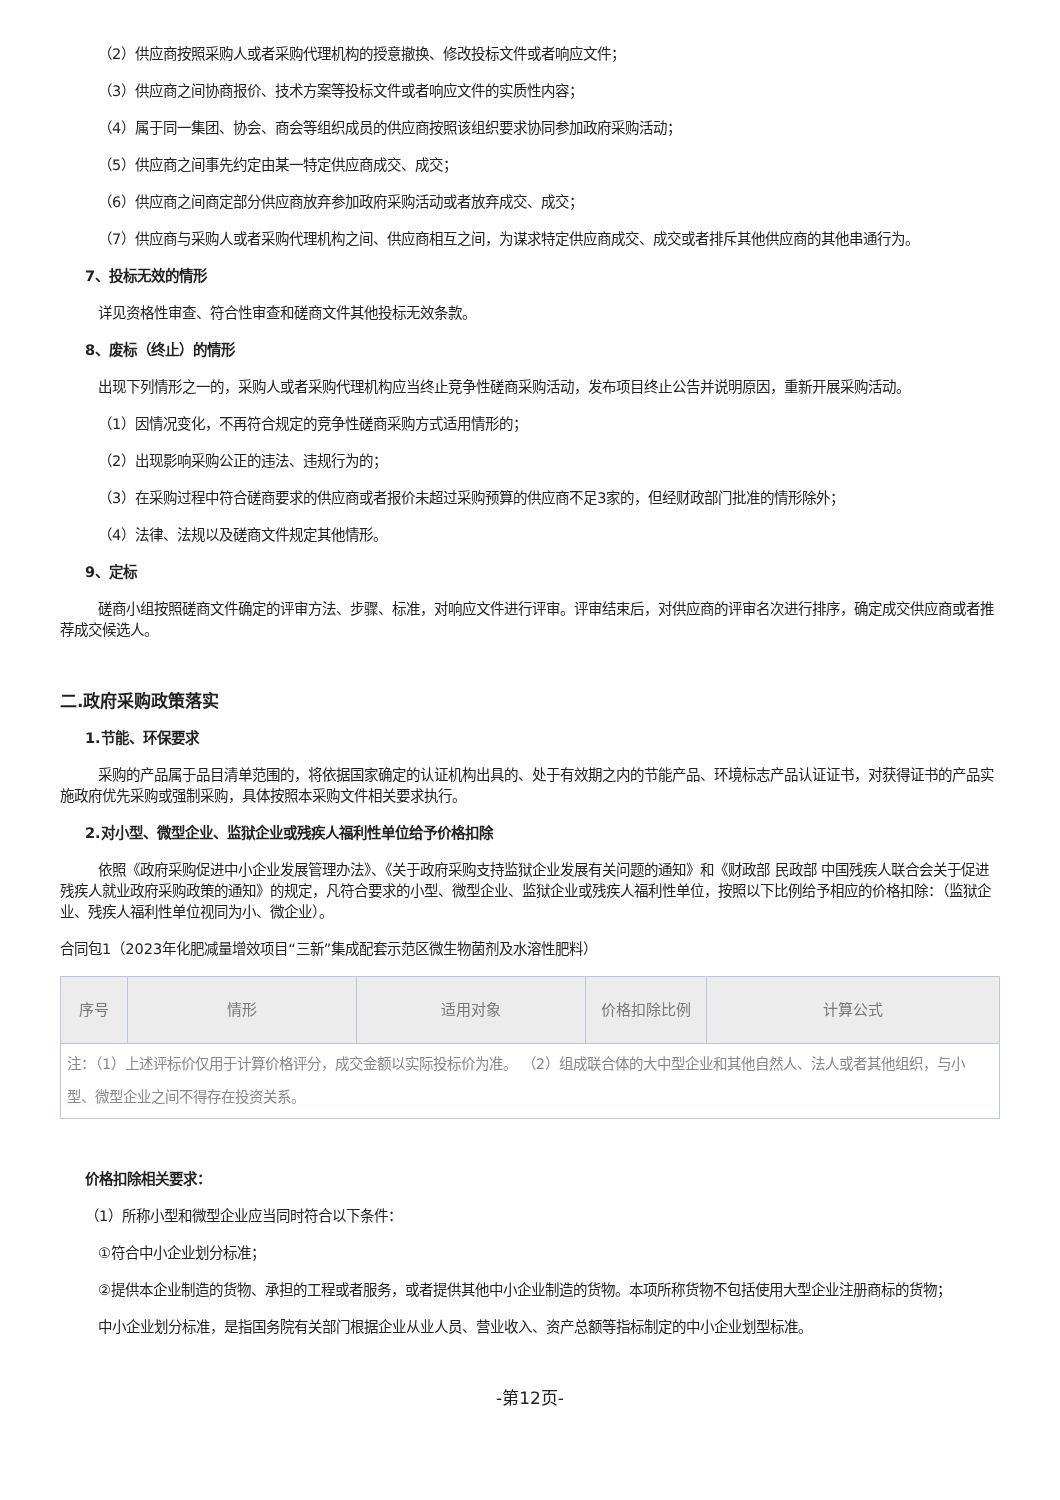（2）供应商按照采购人或者采购代理机构的授意撤换、修改投标文件或者响应文件；
（3）供应商之间协商报价、技术方案等投标文件或者响应文件的实质性内容；
（4）属于同一集团、协会、商会等组织成员的供应商按照该组织要求协同参加政府采购活动；
（5）供应商之间事先约定由某一特定供应商成交、成交；
（6）供应商之间商定部分供应商放弃参加政府采购活动或者放弃成交、成交；
（7）供应商与采购人或者采购代理机构之间、供应商相互之间，为谋求特定供应商成交、成交或者排斥其他供应商的其他串通行为。
7、投标无效的情形
详见资格性审查、符合性审查和磋商文件其他投标无效条款。
8、废标（终止）的情形
出现下列情形之一的，采购人或者采购代理机构应当终止竞争性磋商采购活动，发布项目终止公告并说明原因，重新开展采购活动。
（1）因情况变化，不再符合规定的竞争性磋商采购方式适用情形的；
（2）出现影响采购公正的违法、违规行为的；
（3）在采购过程中符合磋商要求的供应商或者报价未超过采购预算的供应商不足3家的，但经财政部门批准的情形除外；
（4）法律、法规以及磋商文件规定其他情形。
9、定标
磋商小组按照磋商文件确定的评审方法、步骤、标准，对响应文件进行评审。评审结束后，对供应商的评审名次进行排序，确定成交供应商或者推荐成交候选人。
二.政府采购政策落实
1.节能、环保要求
采购的产品属于品目清单范围的，将依据国家确定的认证机构出具的、处于有效期之内的节能产品、环境标志产品认证证书，对获得证书的产品实施政府优先采购或强制采购，具体按照本采购文件相关要求执行。
2.对小型、微型企业、监狱企业或残疾人福利性单位给予价格扣除
依照《政府采购促进中小企业发展管理办法》、《关于政府采购支持监狱企业发展有关问题的通知》和《财政部 民政部 中国残疾人联合会关于促进残疾人就业政府采购政策的通知》的规定，凡符合要求的小型、微型企业、监狱企业或残疾人福利性单位，按照以下比例给予相应的价格扣除：（监狱企业、残疾人福利性单位视同为小、微企业）。
合同包1（2023年化肥减量增效项目“三新”集成配套示范区微生物菌剂及水溶性肥料）
| 序号 | 情形 | 适用对象 | 价格扣除比例 | 计算公式 |
| --- | --- | --- | --- | --- |
| 注：（1）上述评标价仅用于计算价格评分，成交金额以实际投标价为准。 （2）组成联合体的大中型企业和其他自然人、法人或者其他组织，与小型、微型企业之间不得存在投资关系。 | | | | |
价格扣除相关要求：
（1）所称小型和微型企业应当同时符合以下条件：
①符合中小企业划分标准；
②提供本企业制造的货物、承担的工程或者服务，或者提供其他中小企业制造的货物。本项所称货物不包括使用大型企业注册商标的货物；
中小企业划分标准，是指国务院有关部门根据企业从业人员、营业收入、资产总额等指标制定的中小企业划型标准。
-第12页-